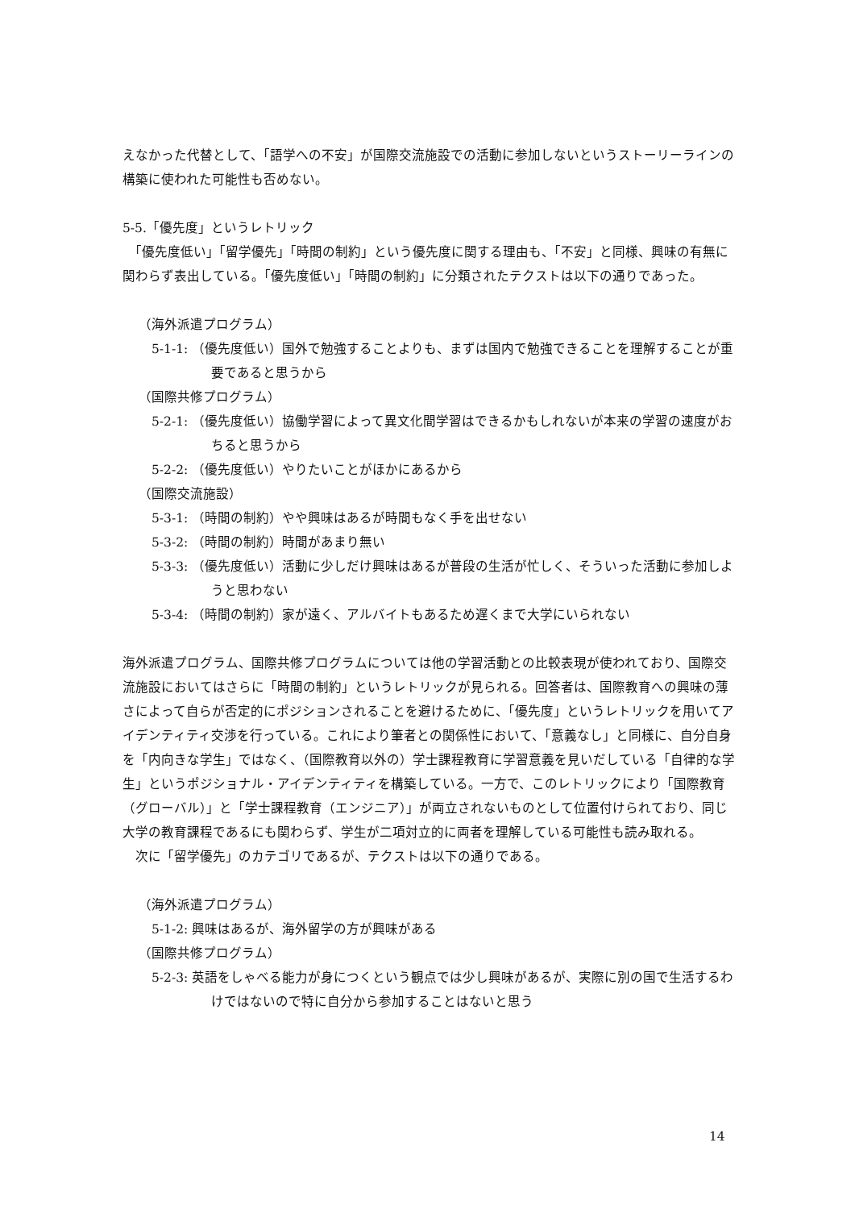えなかった代替として、「語学への不安」が国際交流施設での活動に参加しないというストーリーラインの構築に使われた可能性も否めない。
5-5.「優先度」というレトリック
　「優先度低い」「留学優先」「時間の制約」という優先度に関する理由も、「不安」と同様、興味の有無に関わらず表出している。「優先度低い」「時間の制約」に分類されたテクストは以下の通りであった。
（海外派遣プログラム）
5-1-1: （優先度低い）国外で勉強することよりも、まずは国内で勉強できることを理解することが重要であると思うから
（国際共修プログラム）
5-2-1: （優先度低い）協働学習によって異文化間学習はできるかもしれないが本来の学習の速度がおちると思うから
5-2-2: （優先度低い）やりたいことがほかにあるから
（国際交流施設）
5-3-1: （時間の制約）やや興味はあるが時間もなく手を出せない
5-3-2: （時間の制約）時間があまり無い
5-3-3: （優先度低い）活動に少しだけ興味はあるが普段の生活が忙しく、そういった活動に参加しようと思わない
5-3-4: （時間の制約）家が遠く、アルバイトもあるため遅くまで大学にいられない
海外派遣プログラム、国際共修プログラムについては他の学習活動との比較表現が使われており、国際交流施設においてはさらに「時間の制約」というレトリックが見られる。回答者は、国際教育への興味の薄さによって自らが否定的にポジションされることを避けるために、「優先度」というレトリックを用いてアイデンティティ交渉を行っている。これにより筆者との関係性において、「意義なし」と同様に、自分自身を「内向きな学生」ではなく、（国際教育以外の）学士課程教育に学習意義を見いだしている「自律的な学生」というポジショナル・アイデンティティを構築している。一方で、このレトリックにより「国際教育（グローバル）」と「学士課程教育（エンジニア）」が両立されないものとして位置付けられており、同じ大学の教育課程であるにも関わらず、学生が二項対立的に両者を理解している可能性も読み取れる。
　次に「留学優先」のカテゴリであるが、テクストは以下の通りである。
（海外派遣プログラム）
5-1-2: 興味はあるが、海外留学の方が興味がある
（国際共修プログラム）
5-2-3: 英語をしゃべる能力が身につくという観点では少し興味があるが、実際に別の国で生活するわけではないので特に自分から参加することはないと思う
14